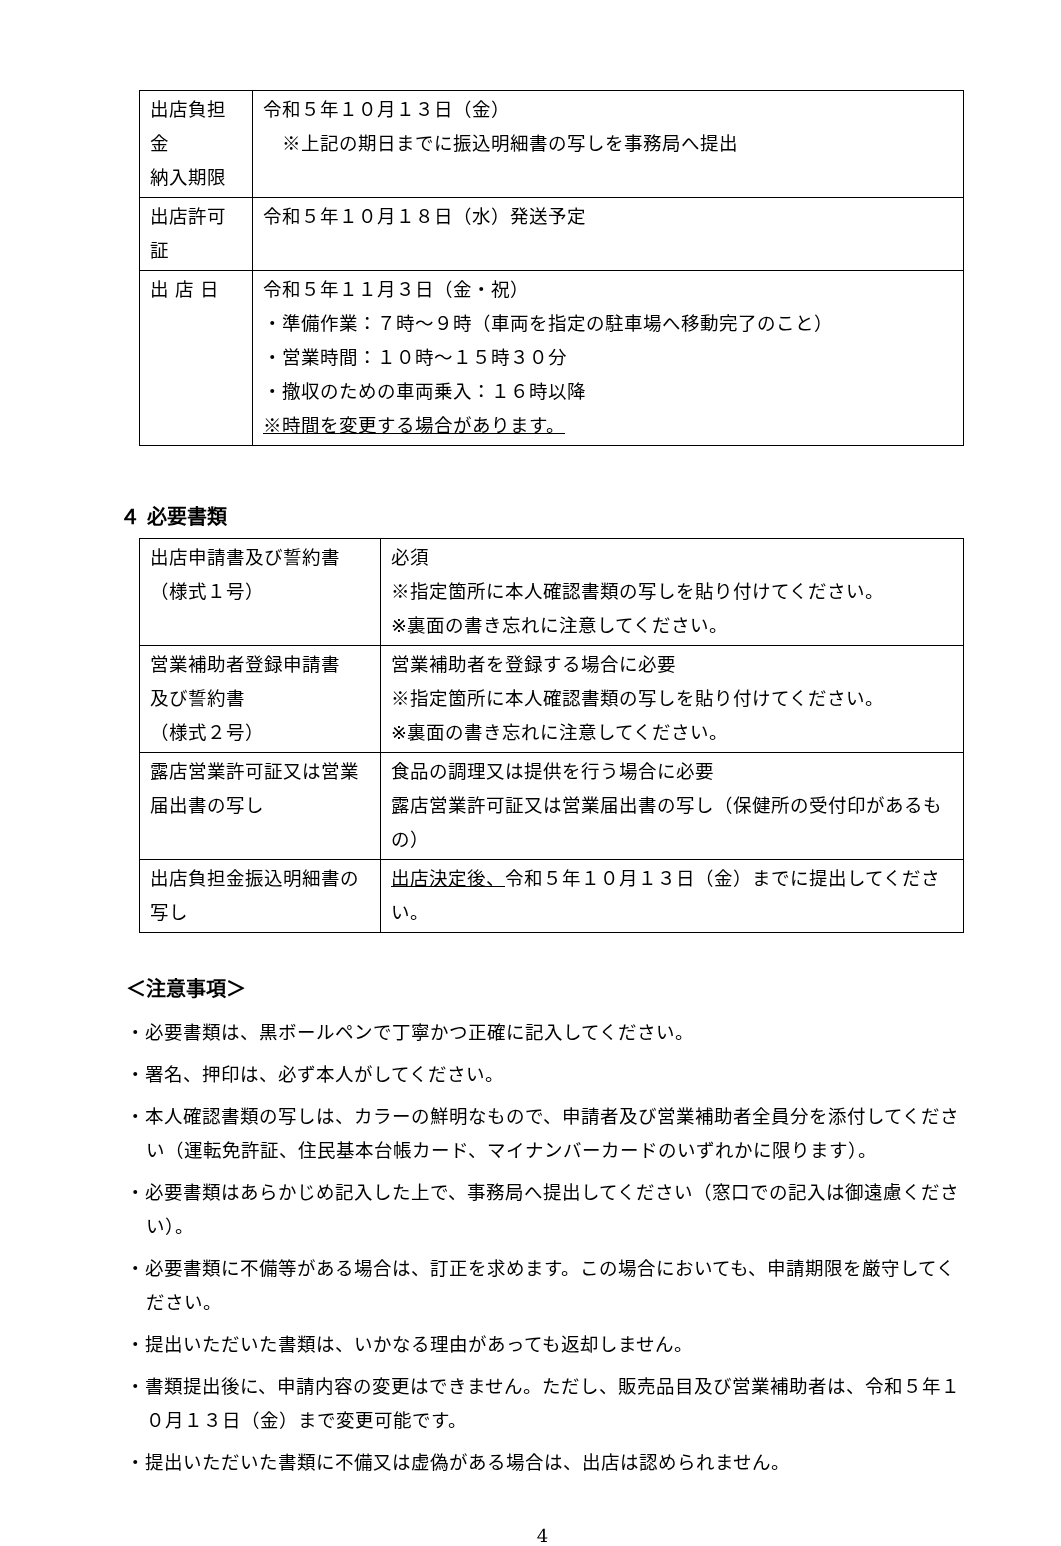| 出店負担金 納入期限 | 令和５年１０月１３日（金） ※上記の期日までに振込明細書の写しを事務局へ提出 |
| 出店許可証 | 令和５年１０月１８日（水）発送予定 |
| 出 店 日 | 令和５年１１月３日（金・祝） ・準備作業：７時～９時（車両を指定の駐車場へ移動完了のこと） ・営業時間：１０時～１５時３０分 ・撤収のための車両乗入：１６時以降 ※時間を変更する場合があります。 |
４ 必要書類
| 出店申請書及び誓約書 （様式１号） | 必須 ※指定箇所に本人確認書類の写しを貼り付けてください。 ※裏面の書き忘れに注意してください。 |
| 営業補助者登録申請書 及び誓約書 （様式２号） | 営業補助者を登録する場合に必要 ※指定箇所に本人確認書類の写しを貼り付けてください。 ※裏面の書き忘れに注意してください。 |
| 露店営業許可証又は営業届出書の写し | 食品の調理又は提供を行う場合に必要 露店営業許可証又は営業届出書の写し（保健所の受付印があるもの） |
| 出店負担金振込明細書の写し | 出店決定後、 令和５年１０月１３日（金）までに提出してください。 |
＜注意事項＞
・必要書類は、黒ボールペンで丁寧かつ正確に記入してください。
・署名、押印は、必ず本人がしてください。
・本人確認書類の写しは、カラーの鮮明なもので、申請者及び営業補助者全員分を添付してください（運転免許証、住民基本台帳カード、マイナンバーカードのいずれかに限ります）。
・必要書類はあらかじめ記入した上で、事務局へ提出してください（窓口での記入は御遠慮ください）。
・必要書類に不備等がある場合は、訂正を求めます。この場合においても、申請期限を厳守してください。
・提出いただいた書類は、いかなる理由があっても返却しません。
・書類提出後に、申請内容の変更はできません。ただし、販売品目及び営業補助者は、令和５年１０月１３日（金）まで変更可能です。
・提出いただいた書類に不備又は虚偽がある場合は、出店は認められません。
4